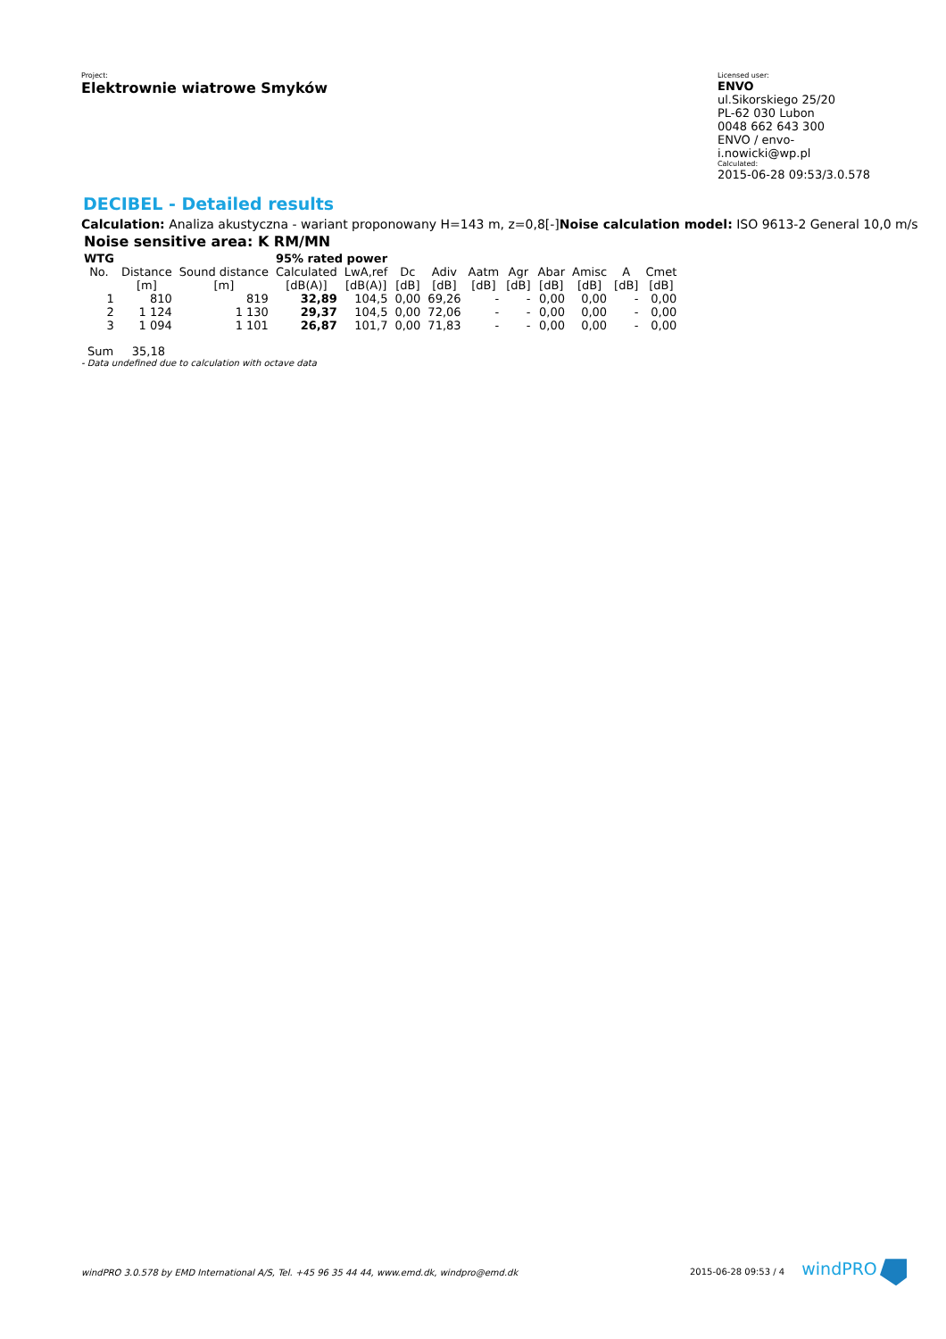Project:
Elektrownie wiatrowe Smyków
Licensed user:
ENVO
ul.Sikorskiego 25/20
PL-62 030 Lubon
0048 662 643 300
ENVO / envo-i.nowicki@wp.pl
Calculated:
2015-06-28 09:53/3.0.578
DECIBEL - Detailed results
Calculation: Analiza akustyczna - wariant proponowany H=143 m, z=0,8[-]Noise calculation model: ISO 9613-2 General 10,0 m/s
Noise sensitive area: K RM/MN
| WTG | | | 95% rated power | | | | | | | | | |
| No. | Distance | Sound distance | Calculated | LwA,ref | Dc | Adiv | Aatm | Agr | Abar | Amisc | A | Cmet |
| | [m] | [m] | [dB(A)] | [dB(A)] | [dB] | [dB] | [dB] | [dB] | [dB] | [dB] | [dB] | [dB] |
| 1 | 810 | 819 | 32,89 | 104,5 | 0,00 | 69,26 | - | - | 0,00 | 0,00 | - | 0,00 |
| 2 | 1 124 | 1 130 | 29,37 | 104,5 | 0,00 | 72,06 | - | - | 0,00 | 0,00 | - | 0,00 |
| 3 | 1 094 | 1 101 | 26,87 | 101,7 | 0,00 | 71,83 | - | - | 0,00 | 0,00 | - | 0,00 |
Sum 35,18
- Data undefined due to calculation with octave data
windPRO 3.0.578 by EMD International A/S, Tel. +45 96 35 44 44, www.emd.dk, windpro@emd.dk 2015-06-28 09:53 / 4 windPRO